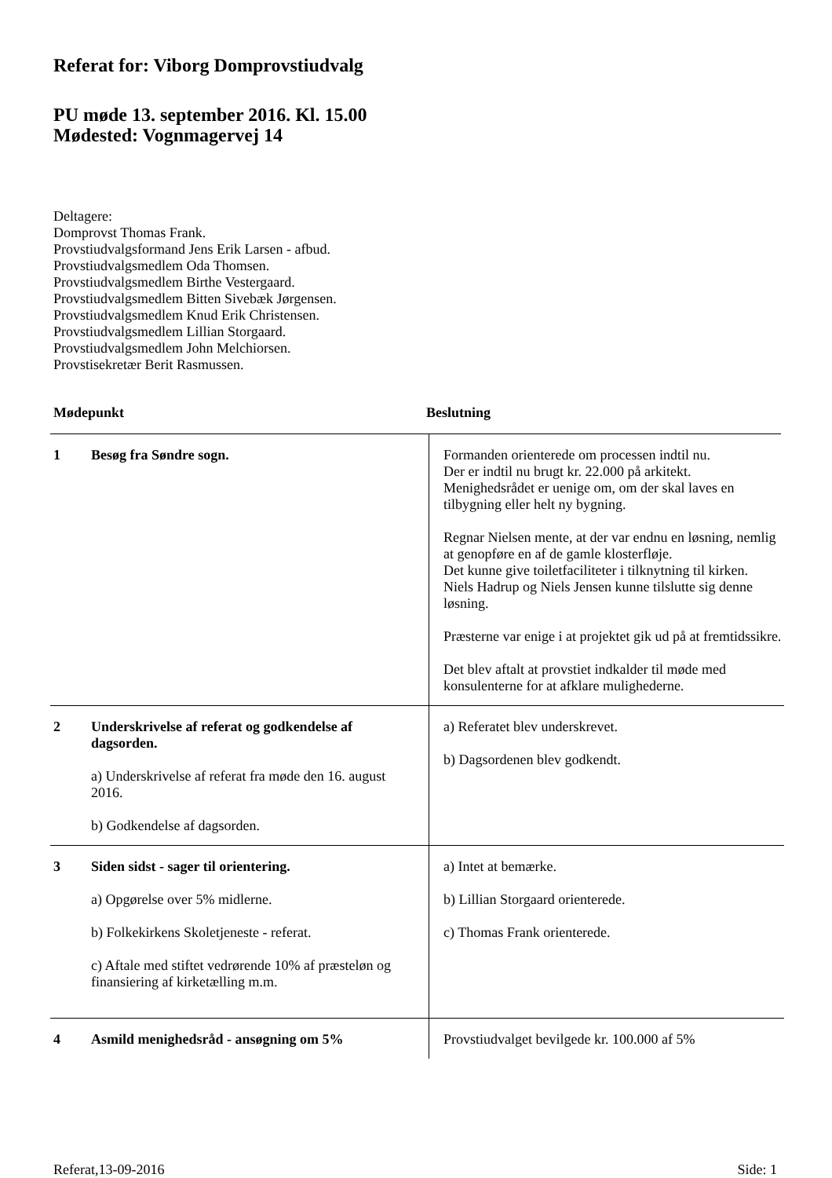Referat for: Viborg Domprovstiudvalg
PU møde 13. september 2016. Kl. 15.00
Mødested: Vognmagervej 14
Deltagere:
Domprovst Thomas Frank.
Provstiudvalgsformand Jens Erik Larsen - afbud.
Provstiudvalgsmedlem Oda Thomsen.
Provstiudvalgsmedlem Birthe Vestergaard.
Provstiudvalgsmedlem Bitten Sivebæk Jørgensen.
Provstiudvalgsmedlem Knud Erik Christensen.
Provstiudvalgsmedlem Lillian Storgaard.
Provstiudvalgsmedlem John Melchiorsen.
Provstisekretær Berit Rasmussen.
Mødepunkt Beslutning
| 1 | Besøg fra Søndre sogn. | Formanden orienterede om processen indtil nu. Der er indtil nu brugt kr. 22.000 på arkitekt. Menighedsrådet er uenige om, om der skal laves en tilbygning eller helt ny bygning. Regnar Nielsen mente, at der var endnu en løsning, nemlig at genopføre en af de gamle klosterfløje. Det kunne give toiletfaciliteter i tilknytning til kirken. Niels Hadrup og Niels Jensen kunne tilslutte sig denne løsning. Præsterne var enige i at projektet gik ud på at fremtidssikre. Det blev aftalt at provstiet indkalder til møde med konsulenterne for at afklare mulighederne. |
| 2 | Underskrivelse af referat og godkendelse af dagsorden. a) Underskrivelse af referat fra møde den 16. august 2016. b) Godkendelse af dagsorden. | a) Referatet blev underskrevet. b) Dagsordenen blev godkendt. |
| 3 | Siden sidst - sager til orientering. a) Opgørelse over 5% midlerne. b) Folkekirkens Skoletjeneste - referat. c) Aftale med stiftet vedrørende 10% af præsteløn og finansiering af kirketælling m.m. | a) Intet at bemærke. b) Lillian Storgaard orienterede. c) Thomas Frank orienterede. |
| 4 | Asmild menighedsråd - ansøgning om 5% | Provstiudvalget bevilgede kr. 100.000 af 5% |
Referat,13-09-2016 Side: 1